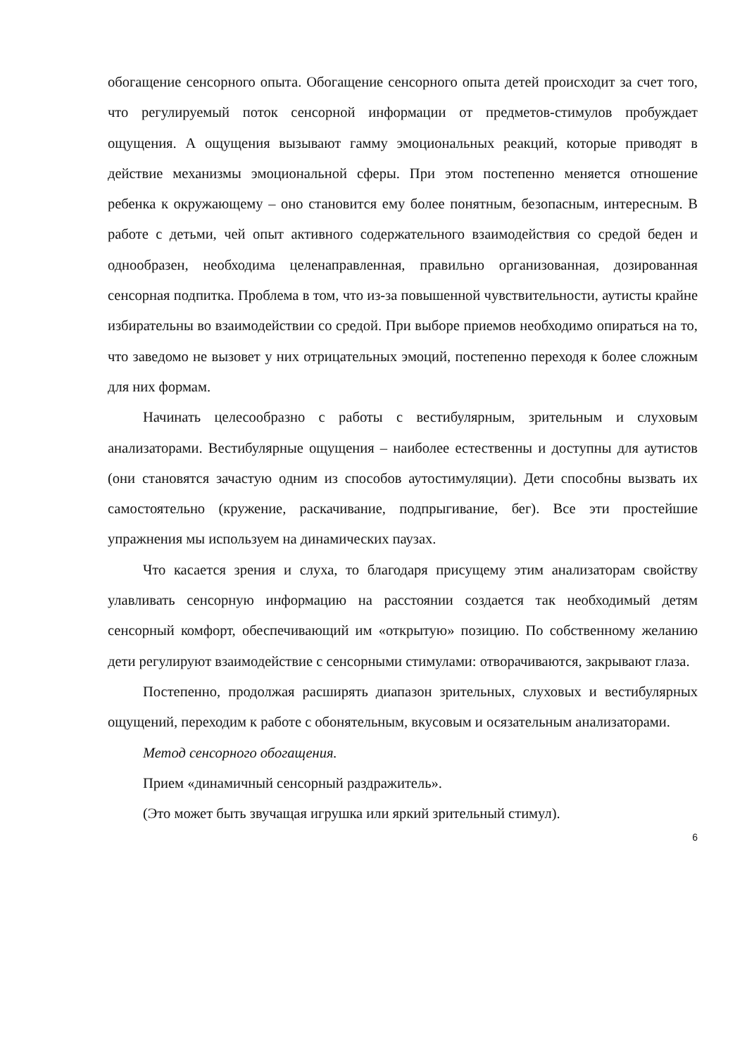обогащение сенсорного опыта. Обогащение сенсорного опыта детей происходит за счет того, что регулируемый поток сенсорной информации от предметов-стимулов пробуждает ощущения. А ощущения вызывают гамму эмоциональных реакций, которые приводят в действие механизмы эмоциональной сферы. При этом постепенно меняется отношение ребенка к окружающему – оно становится ему более понятным, безопасным, интересным. В работе с детьми, чей опыт активного содержательного взаимодействия со средой беден и однообразен, необходима целенаправленная, правильно организованная, дозированная сенсорная подпитка. Проблема в том, что из-за повышенной чувствительности, аутисты крайне избирательны во взаимодействии со средой. При выборе приемов необходимо опираться на то, что заведомо не вызовет у них отрицательных эмоций, постепенно переходя к более сложным для них формам.
Начинать целесообразно с работы с вестибулярным, зрительным и слуховым анализаторами. Вестибулярные ощущения – наиболее естественны и доступны для аутистов (они становятся зачастую одним из способов аутостимуляции). Дети способны вызвать их самостоятельно (кружение, раскачивание, подпрыгивание, бег). Все эти простейшие упражнения мы используем на динамических паузах.
Что касается зрения и слуха, то благодаря присущему этим анализаторам свойству улавливать сенсорную информацию на расстоянии создается так необходимый детям сенсорный комфорт, обеспечивающий им «открытую» позицию. По собственному желанию дети регулируют взаимодействие с сенсорными стимулами: отворачиваются, закрывают глаза.
Постепенно, продолжая расширять диапазон зрительных, слуховых и вестибулярных ощущений, переходим к работе с обонятельным, вкусовым и осязательным анализаторами.
Метод сенсорного обогащения.
Прием «динамичный сенсорный раздражитель».
(Это может быть звучащая игрушка или яркий зрительный стимул).
6